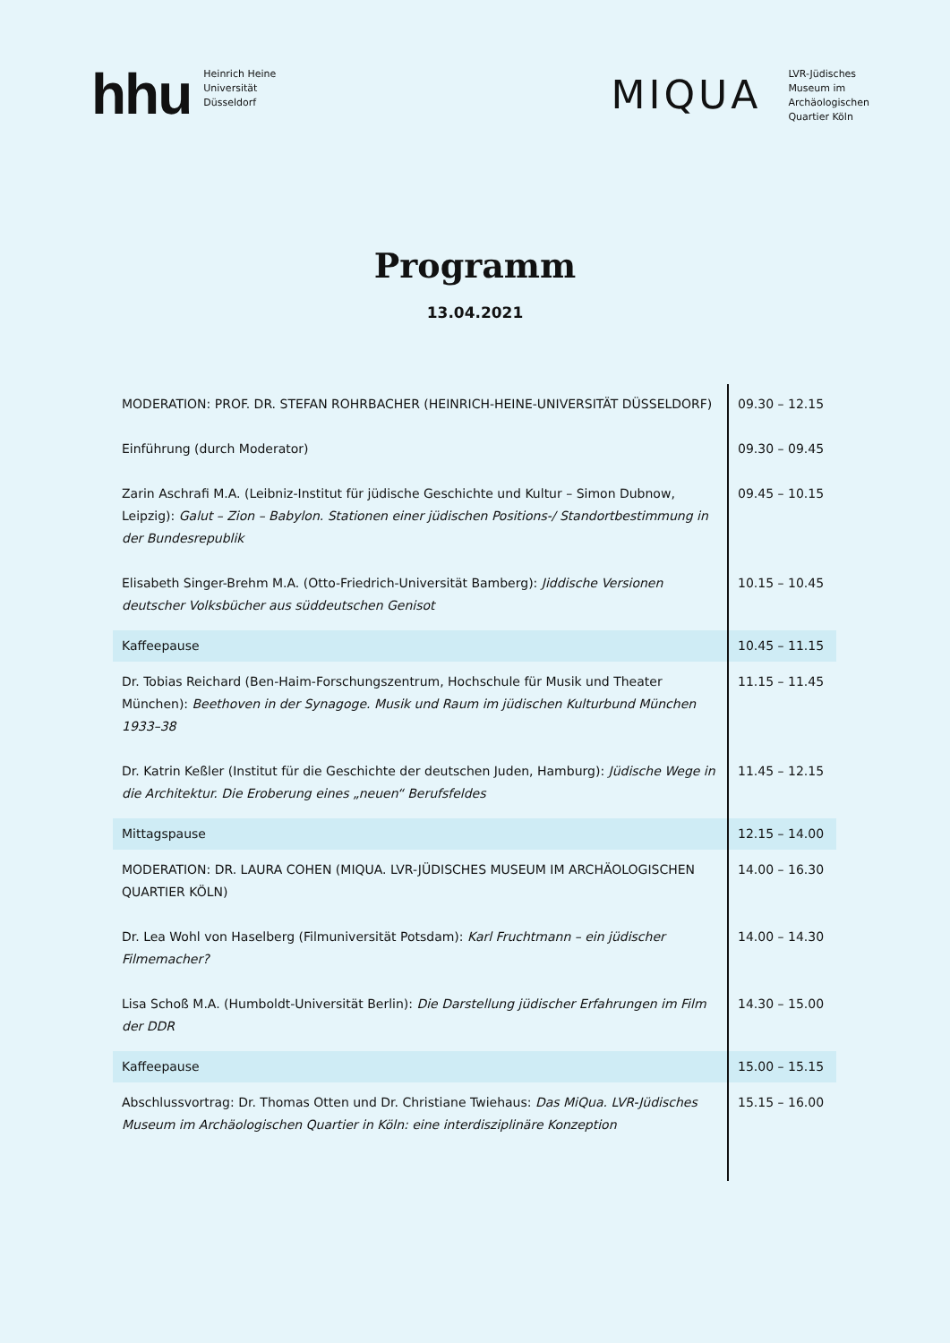hhu
Heinrich Heine
Universität
Düsseldorf
MIQUA
LVR-Jüdisches
Museum im
Archäologischen
Quartier Köln
Programm
13.04.2021
| MODERATION: PROF. DR. STEFAN ROHRBACHER (HEINRICH-HEINE-UNIVERSITÄT DÜSSELDORF) | 09.30 – 12.15 |
| Einführung (durch Moderator) | 09.30 – 09.45 |
| Zarin Aschrafi M.A. (Leibniz-Institut für jüdische Geschichte und Kultur – Simon Dubnow, Leipzig): Galut – Zion – Babylon. Stationen einer jüdischen Positions-/ Standortbestimmung in der Bundesrepublik | 09.45 – 10.15 |
| Elisabeth Singer-Brehm M.A. (Otto-Friedrich-Universität Bamberg): Jiddische Versionen deutscher Volksbücher aus süddeutschen Genisot | 10.15 – 10.45 |
| Kaffeepause | 10.45 – 11.15 |
| Dr. Tobias Reichard (Ben-Haim-Forschungszentrum, Hochschule für Musik und Theater München): Beethoven in der Synagoge. Musik und Raum im jüdischen Kulturbund München 1933–38 | 11.15 – 11.45 |
| Dr. Katrin Keßler (Institut für die Geschichte der deutschen Juden, Hamburg): Jüdische Wege in die Architektur. Die Eroberung eines „neuen“ Berufsfeldes | 11.45 – 12.15 |
| Mittagspause | 12.15 – 14.00 |
| MODERATION: DR. LAURA COHEN (MIQUA. LVR-JÜDISCHES MUSEUM IM ARCHÄOLOGISCHEN QUARTIER KÖLN) | 14.00 – 16.30 |
| Dr. Lea Wohl von Haselberg (Filmuniversität Potsdam): Karl Fruchtmann – ein jüdischer Filmemacher? | 14.00 – 14.30 |
| Lisa Schoß M.A. (Humboldt-Universität Berlin): Die Darstellung jüdischer Erfahrungen im Film der DDR | 14.30 – 15.00 |
| Kaffeepause | 15.00 – 15.15 |
| Abschlussvortrag: Dr. Thomas Otten und Dr. Christiane Twiehaus : Das MiQua. LVR-Jüdisches Museum im Archäologischen Quartier in Köln: eine interdisziplinäre Konzeption | 15.15 – 16.00 |